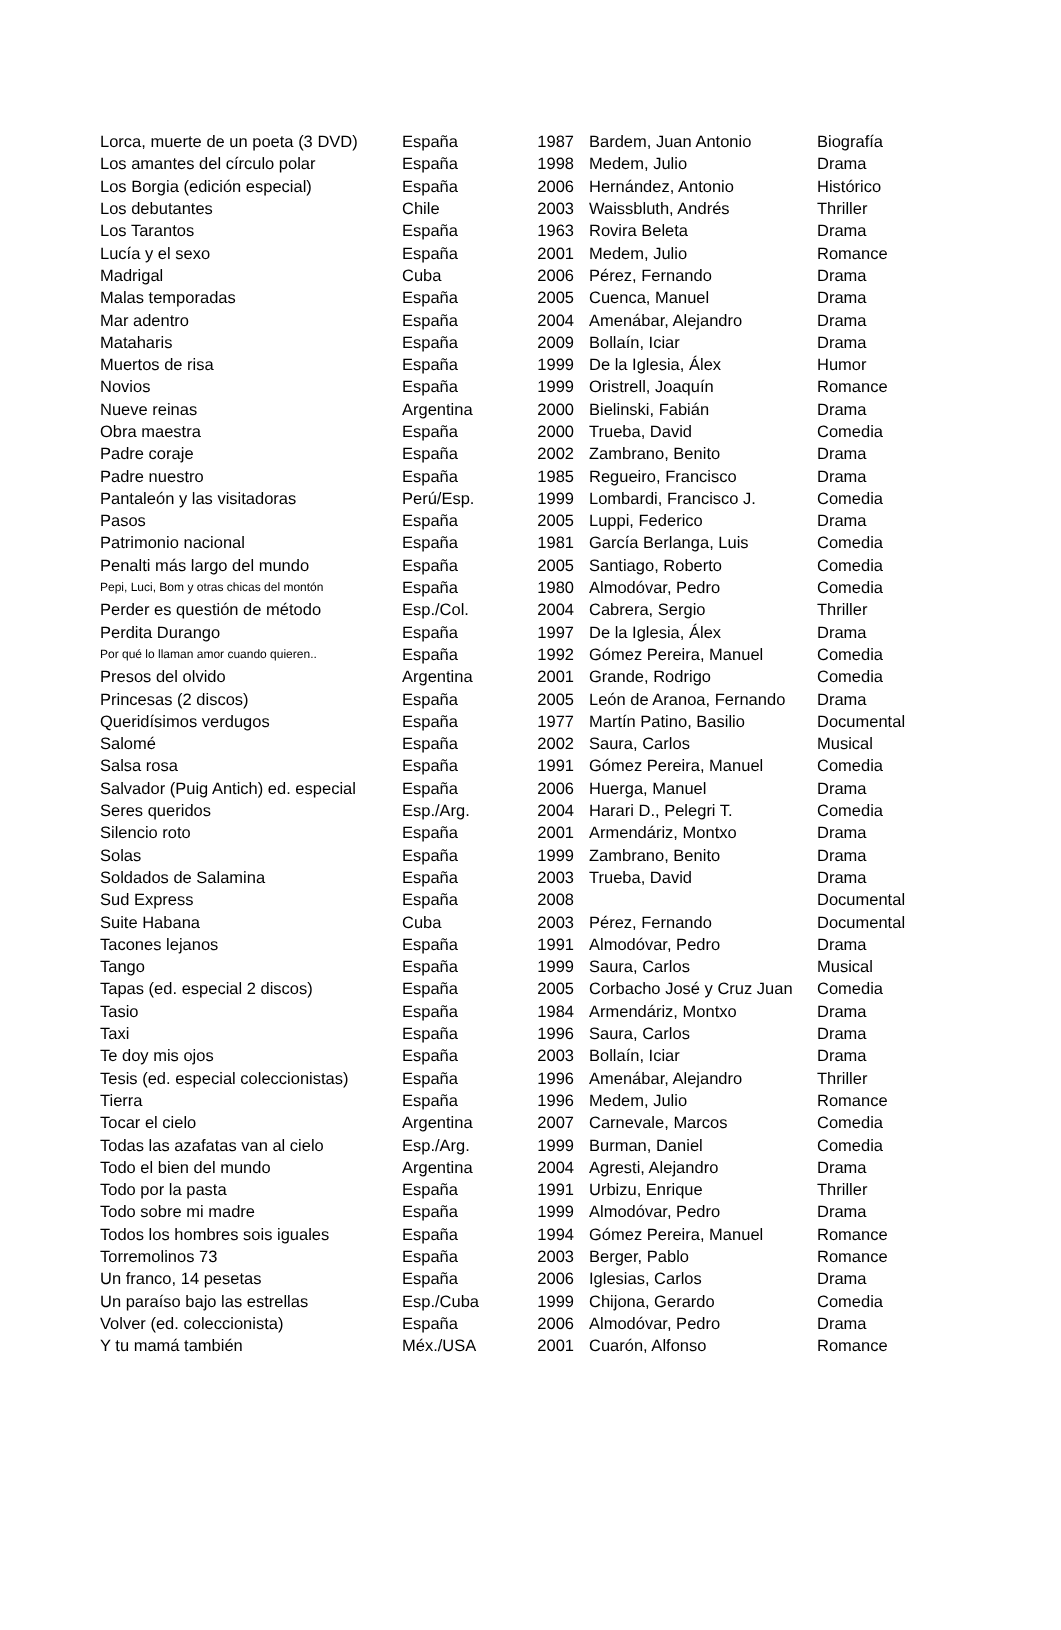| Lorca, muerte de un poeta (3 DVD) | España | 1987 | Bardem, Juan Antonio | Biografía |
| Los amantes del círculo polar | España | 1998 | Medem, Julio | Drama |
| Los Borgia (edición especial) | España | 2006 | Hernández, Antonio | Histórico |
| Los debutantes | Chile | 2003 | Waissbluth, Andrés | Thriller |
| Los Tarantos | España | 1963 | Rovira Beleta | Drama |
| Lucía y el sexo | España | 2001 | Medem, Julio | Romance |
| Madrigal | Cuba | 2006 | Pérez, Fernando | Drama |
| Malas temporadas | España | 2005 | Cuenca, Manuel | Drama |
| Mar adentro | España | 2004 | Amenábar, Alejandro | Drama |
| Mataharis | España | 2009 | Bollaín, Iciar | Drama |
| Muertos de risa | España | 1999 | De la Iglesia, Álex | Humor |
| Novios | España | 1999 | Oristrell, Joaquín | Romance |
| Nueve reinas | Argentina | 2000 | Bielinski, Fabián | Drama |
| Obra maestra | España | 2000 | Trueba, David | Comedia |
| Padre coraje | España | 2002 | Zambrano, Benito | Drama |
| Padre nuestro | España | 1985 | Regueiro, Francisco | Drama |
| Pantaleón y las visitadoras | Perú/Esp. | 1999 | Lombardi, Francisco J. | Comedia |
| Pasos | España | 2005 | Luppi, Federico | Drama |
| Patrimonio nacional | España | 1981 | García Berlanga, Luis | Comedia |
| Penalti más largo del mundo | España | 2005 | Santiago, Roberto | Comedia |
| Pepi, Luci, Bom y otras chicas del montón | España | 1980 | Almodóvar, Pedro | Comedia |
| Perder es questión de método | Esp./Col. | 2004 | Cabrera, Sergio | Thriller |
| Perdita Durango | España | 1997 | De la Iglesia, Álex | Drama |
| Por qué lo llaman amor cuando quieren.. | España | 1992 | Gómez Pereira, Manuel | Comedia |
| Presos del olvido | Argentina | 2001 | Grande, Rodrigo | Comedia |
| Princesas (2 discos) | España | 2005 | León de Aranoa, Fernando | Drama |
| Queridísimos verdugos | España | 1977 | Martín Patino, Basilio | Documental |
| Salomé | España | 2002 | Saura, Carlos | Musical |
| Salsa rosa | España | 1991 | Gómez Pereira, Manuel | Comedia |
| Salvador (Puig Antich) ed. especial | España | 2006 | Huerga, Manuel | Drama |
| Seres queridos | Esp./Arg. | 2004 | Harari D., Pelegri T. | Comedia |
| Silencio roto | España | 2001 | Armendáriz, Montxo | Drama |
| Solas | España | 1999 | Zambrano, Benito | Drama |
| Soldados de Salamina | España | 2003 | Trueba, David | Drama |
| Sud Express | España | 2008 | | Documental |
| Suite Habana | Cuba | 2003 | Pérez, Fernando | Documental |
| Tacones lejanos | España | 1991 | Almodóvar, Pedro | Drama |
| Tango | España | 1999 | Saura, Carlos | Musical |
| Tapas (ed. especial 2 discos) | España | 2005 | Corbacho José y Cruz Juan | Comedia |
| Tasio | España | 1984 | Armendáriz, Montxo | Drama |
| Taxi | España | 1996 | Saura, Carlos | Drama |
| Te doy mis ojos | España | 2003 | Bollaín, Iciar | Drama |
| Tesis (ed. especial coleccionistas) | España | 1996 | Amenábar, Alejandro | Thriller |
| Tierra | España | 1996 | Medem, Julio | Romance |
| Tocar el cielo | Argentina | 2007 | Carnevale, Marcos | Comedia |
| Todas las azafatas van al cielo | Esp./Arg. | 1999 | Burman, Daniel | Comedia |
| Todo el bien del mundo | Argentina | 2004 | Agresti, Alejandro | Drama |
| Todo por la pasta | España | 1991 | Urbizu, Enrique | Thriller |
| Todo sobre mi madre | España | 1999 | Almodóvar, Pedro | Drama |
| Todos los hombres sois iguales | España | 1994 | Gómez Pereira, Manuel | Romance |
| Torremolinos 73 | España | 2003 | Berger, Pablo | Romance |
| Un franco, 14 pesetas | España | 2006 | Iglesias, Carlos | Drama |
| Un paraíso bajo las estrellas | Esp./Cuba | 1999 | Chijona, Gerardo | Comedia |
| Volver (ed. coleccionista) | España | 2006 | Almodóvar, Pedro | Drama |
| Y tu mamá también | Méx./USA | 2001 | Cuarón, Alfonso | Romance |